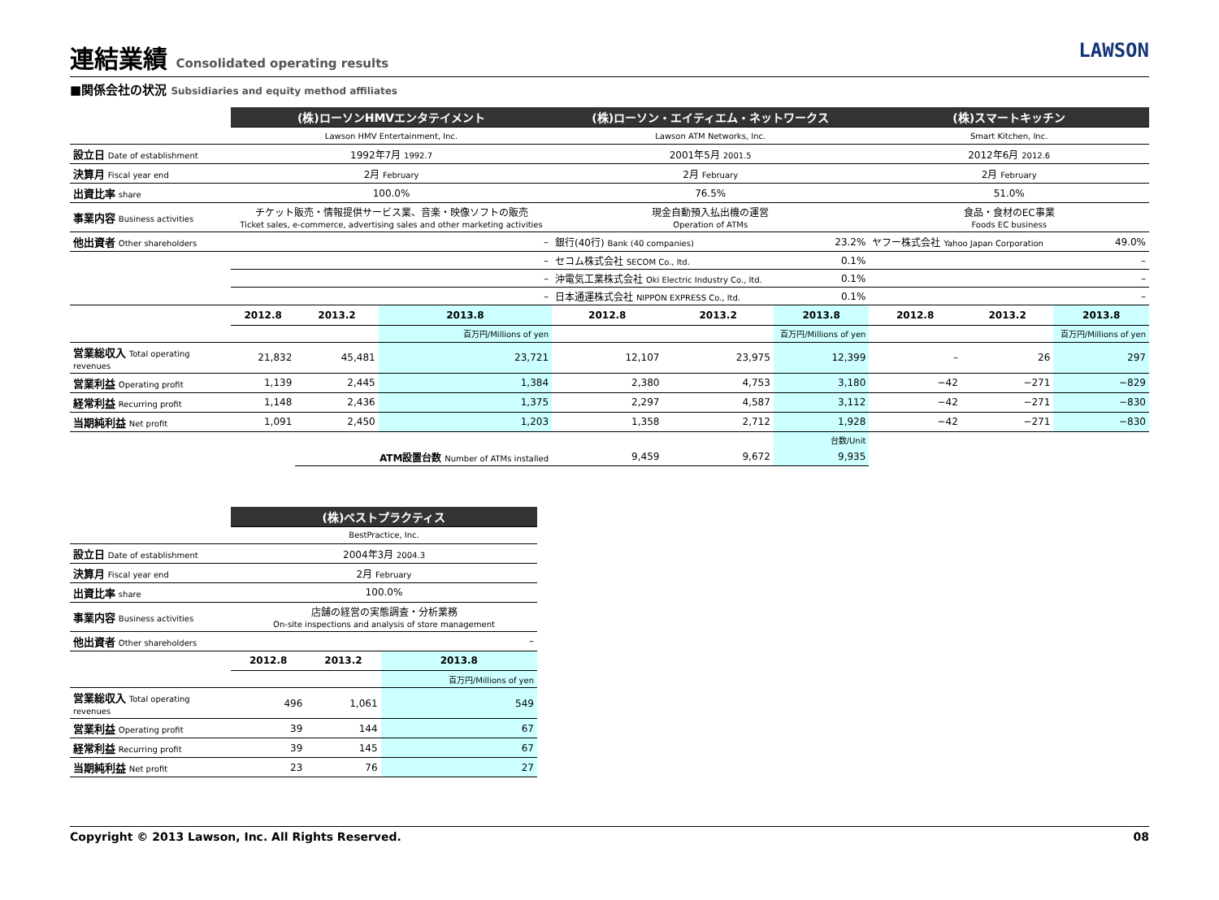連結業績 Consolidated operating results LAWSON
■関係会社の状況 Subsidiaries and equity method affiliates
| | (株)ローソンHMVエンタテイメント | | | (株)ローソン・エイティエム・ネットワークス | | | (株)スマートキッチン | | |
| | Lawson HMV Entertainment, Inc. | | | Lawson ATM Networks, Inc. | | | Smart Kitchen, Inc. | | |
| 設立日 Date of establishment | 1992年7月 1992.7 | | | 2001年5月 2001.5 | | | 2012年6月 2012.6 | | |
| 決算月 Fiscal year end | 2月 February | | | 2月 February | | | 2月 February | | |
| 出資比率 share | 100.0% | | | 76.5% | | | 51.0% | | |
| 事業内容 Business activities | チケット販売・情報提供サービス業、音楽・映像ソフトの販売 Ticket sales, e-commerce, advertising sales and other marketing activities | | | 現金自動預入払出機の運営 Operation of ATMs | | | 食品・食材のEC事業 Foods EC business | | |
| 他出資者 Other shareholders | – | | | 銀行(40行) Bank (40 companies) | | 23.2% | ヤフー株式会社 Yahoo Japan Corporation | | 49.0% |
| | – | | | セコム株式会社 SECOM Co., ltd. | | 0.1% | – | | |
| | – | | | 沖電気工業株式会社 Oki Electric Industry Co., ltd. | | 0.1% | – | | |
| | – | | | 日本通運株式会社 NIPPON EXPRESS Co., ltd. | | 0.1% | – | | |
| | 2012.8 | 2013.2 | 2013.8 | 2012.8 | 2013.2 | 2013.8 | 2012.8 | 2013.2 | 2013.8 |
| | | | 百万円/Millions of yen | | | 百万円/Millions of yen | | | 百万円/Millions of yen |
| 営業総収入 Total operating revenues | 21,832 | 45,481 | 23,721 | 12,107 | 23,975 | 12,399 | – | 26 | 297 |
| 営業利益 Operating profit | 1,139 | 2,445 | 1,384 | 2,380 | 4,753 | 3,180 | −42 | −271 | −829 |
| 経常利益 Recurring profit | 1,148 | 2,436 | 1,375 | 2,297 | 4,587 | 3,112 | −42 | −271 | −830 |
| 当期純利益 Net profit | 1,091 | 2,450 | 1,203 | 1,358 | 2,712 | 1,928 | −42 | −271 | −830 |
| | | | | | | 台数/Unit | | | |
| | | ATM設置台数 Number of ATMs installed | | 9,459 | 9,672 | 9,935 | | | |
| | (株)ベストプラクティス | | |
| | BestPractice, Inc. | | |
| 設立日 Date of establishment | 2004年3月 2004.3 | | |
| 決算月 Fiscal year end | 2月 February | | |
| 出資比率 share | 100.0% | | |
| 事業内容 Business activities | 店舗の経営の実態調査・分析業務 On-site inspections and analysis of store management | | |
| 他出資者 Other shareholders | – | | |
| | 2012.8 | 2013.2 | 2013.8 |
| | | | 百万円/Millions of yen |
| 営業総収入 Total operating revenues | 496 | 1,061 | 549 |
| 営業利益 Operating profit | 39 | 144 | 67 |
| 経常利益 Recurring profit | 39 | 145 | 67 |
| 当期純利益 Net profit | 23 | 76 | 27 |
Copyright © 2013 Lawson, Inc. All Rights Reserved. 08